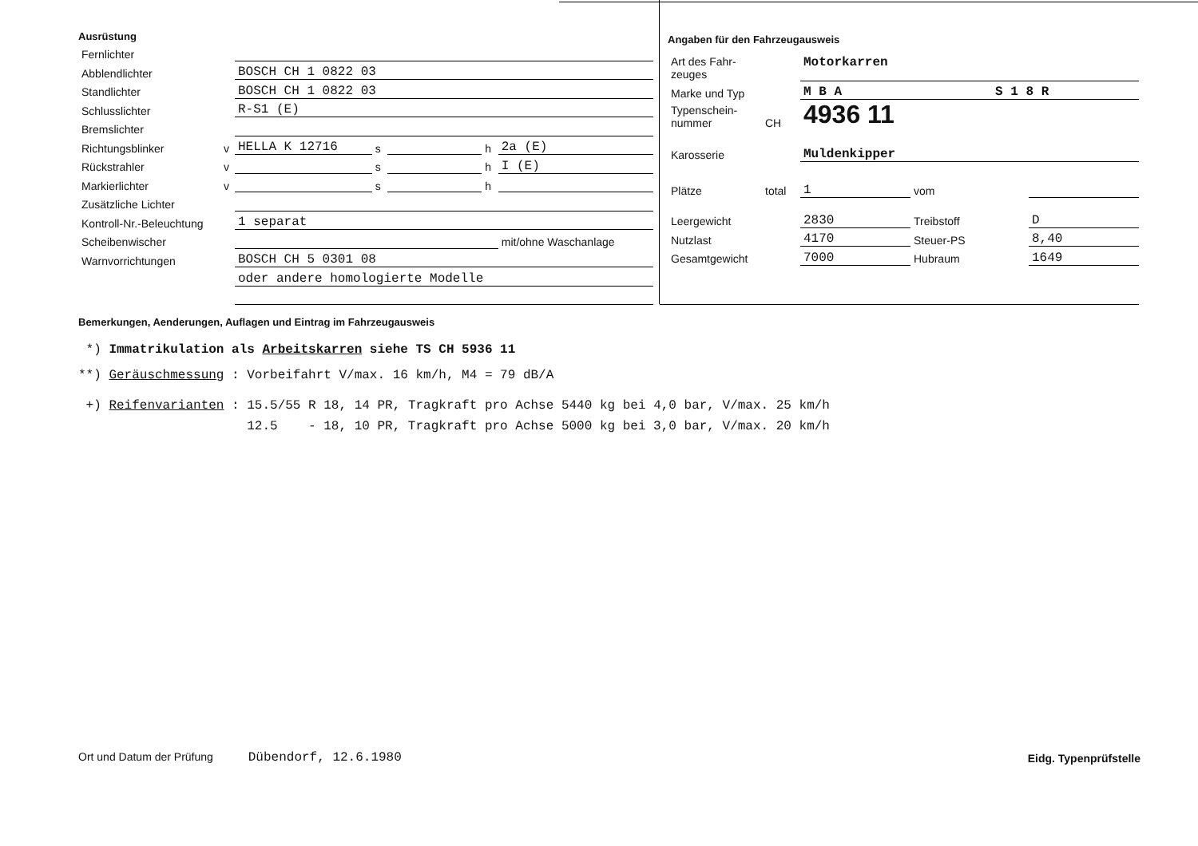Ausrüstung
| Fernlichter | | | | | | |
| Abblendlichter | | BOSCH CH 1 0822 03 | | | | |
| Standlichter | | BOSCH CH 1 0822 03 | | | | |
| Schlusslichter | | R-S1 (E) | | | | |
| Bremslichter | | | | | | |
| Richtungsblinker | v | HELLA K 12716 | s | | h | 2a (E) |
| Rückstrahler | v | | s | | h | I (E) |
| Markierlichter | v | | s | | h | |
| Zusätzliche Lichter | | | | | | |
| Kontroll-Nr.-Beleuchtung | | 1 separat | | | | |
| Scheibenwischer | | | | | | mit/ohne Waschanlage |
| Warnvorrichtungen | | BOSCH CH 5 0301 08 | | | | |
| | | oder andere homologierte Modelle | | | | |
Angaben für den Fahrzeugausweis
| Art des Fahr- zeuges | | Motorkarren | | |
| Marke und Typ | | M B A S 1 8 R | | |
| Typenschein- nummer | CH | 4936 11 | | |
| Karosserie | | Muldenkipper | | |
| Plätze | total | 1 | vom | |
| Leergewicht | | 2830 | Treibstoff | D |
| Nutzlast | | 4170 | Steuer-PS | 8,40 |
| Gesamtgewicht | | 7000 | Hubraum | 1649 |
Bemerkungen, Aenderungen, Auflagen und Eintrag im Fahrzeugausweis
*) Immatrikulation als Arbeitskarren siehe TS CH 5936 11
**) Geräuschmessung : Vorbeifahrt V/max. 16 km/h, M4 = 79 dB/A
+) Reifenvarianten : 15.5/55 R 18, 14 PR, Tragkraft pro Achse 5440 kg bei 4,0 bar, V/max. 25 km/h
12.5 - 18, 10 PR, Tragkraft pro Achse 5000 kg bei 3,0 bar, V/max. 20 km/h
Ort und Datum der Prüfung Dübendorf, 12.6.1980
Eidg. Typenprüfstelle